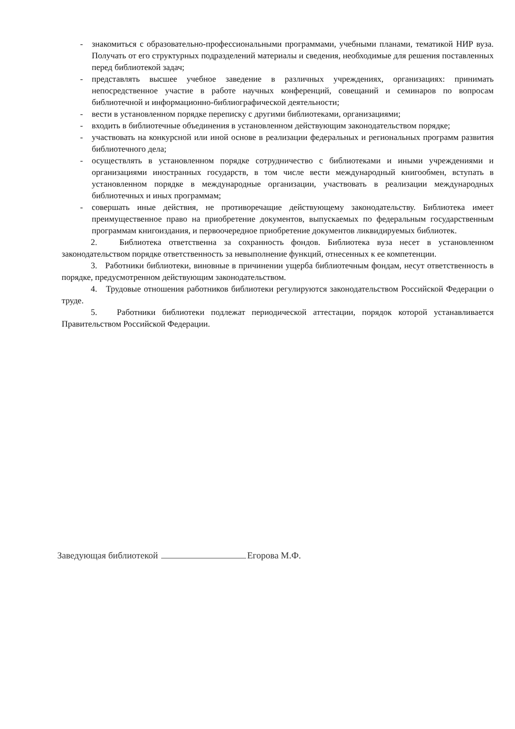- знакомиться с образовательно-профессиональными программами, учебными планами, тематикой НИР вуза. Получать от его структурных подразделений материалы и сведения, необходимые для решения поставленных перед библиотекой задач;
- представлять высшее учебное заведение в различных учреждениях, организациях: принимать непосредственное участие в работе научных конференций, совещаний и семинаров по вопросам библиотечной и информационно-библиографической деятельности;
- вести в установленном порядке переписку с другими библиотеками, организациями;
- входить в библиотечные объединения в установленном действующим законодательством порядке;
- участвовать на конкурсной или иной основе в реализации федеральных и региональных программ развития библиотечного дела;
- осуществлять в установленном порядке сотрудничество с библиотеками и иными учреждениями и организациями иностранных государств, в том числе вести международный книгообмен, вступать в установленном порядке в международные организации, участвовать в реализации международных библиотечных и иных программам;
- совершать иные действия, не противоречащие действующему законодательству. Библиотека имеет преимущественное право на приобретение документов, выпускаемых по федеральным государственным программам книгоиздания, и первоочередное приобретение документов ликвидируемых библиотек.
2. Библиотека ответственна за сохранность фондов. Библиотека вуза несет в установленном законодательством порядке ответственность за невыполнение функций, отнесенных к ее компетенции.
3. Работники библиотеки, виновные в причинении ущерба библиотечным фондам, несут ответственность в порядке, предусмотренном действующим законодательством.
4. Трудовые отношения работников библиотеки регулируются законодательством Российской Федерации о труде.
5. Работники библиотеки подлежат периодической аттестации, порядок которой устанавливается Правительством Российской Федерации.
Заведующая библиотекой Егорова М.Ф.